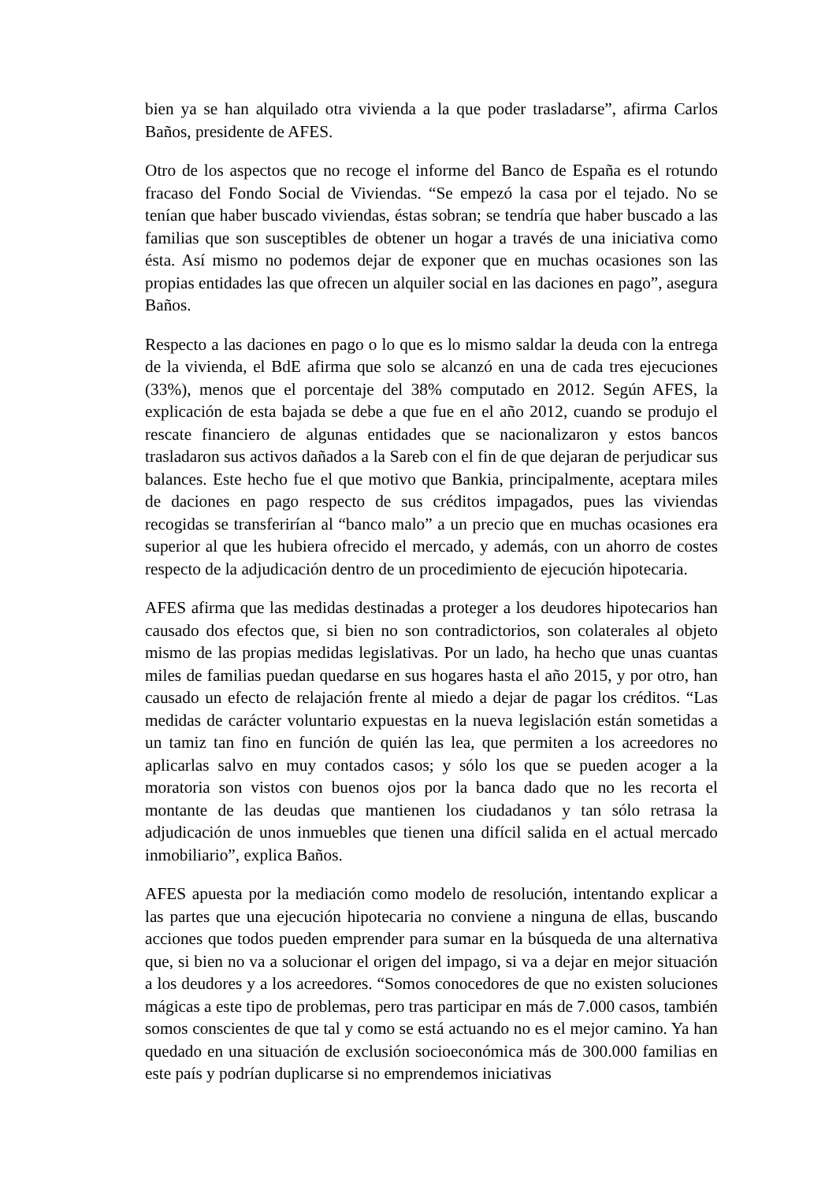bien ya se han alquilado otra vivienda a la que poder trasladarse”, afirma Carlos Baños, presidente de AFES.
Otro de los aspectos que no recoge el informe del Banco de España es el rotundo fracaso del Fondo Social de Viviendas. “Se empezó la casa por el tejado. No se tenían que haber buscado viviendas, éstas sobran; se tendría que haber buscado a las familias que son susceptibles de obtener un hogar a través de una iniciativa como ésta. Así mismo no podemos dejar de exponer que en muchas ocasiones son las propias entidades las que ofrecen un alquiler social en las daciones en pago”, asegura Baños.
Respecto a las daciones en pago o lo que es lo mismo saldar la deuda con la entrega de la vivienda, el BdE afirma que solo se alcanzó en una de cada tres ejecuciones (33%), menos que el porcentaje del 38% computado en 2012. Según AFES, la explicación de esta bajada se debe a que fue en el año 2012, cuando se produjo el rescate financiero de algunas entidades que se nacionalizaron y estos bancos trasladaron sus activos dañados a la Sareb con el fin de que dejaran de perjudicar sus balances. Este hecho fue el que motivo que Bankia, principalmente, aceptara miles de daciones en pago respecto de sus créditos impagados, pues las viviendas recogidas se transferirían al “banco malo” a un precio que en muchas ocasiones era superior al que les hubiera ofrecido el mercado, y además, con un ahorro de costes respecto de la adjudicación dentro de un procedimiento de ejecución hipotecaria.
AFES afirma que las medidas destinadas a proteger a los deudores hipotecarios han causado dos efectos que, si bien no son contradictorios, son colaterales al objeto mismo de las propias medidas legislativas. Por un lado, ha hecho que unas cuantas miles de familias puedan quedarse en sus hogares hasta el año 2015, y por otro, han causado un efecto de relajación frente al miedo a dejar de pagar los créditos. “Las medidas de carácter voluntario expuestas en la nueva legislación están sometidas a un tamiz tan fino en función de quién las lea, que permiten a los acreedores no aplicarlas salvo en muy contados casos; y sólo los que se pueden acoger a la moratoria son vistos con buenos ojos por la banca dado que no les recorta el montante de las deudas que mantienen los ciudadanos y tan sólo retrasa la adjudicación de unos inmuebles que tienen una difícil salida en el actual mercado inmobiliario”, explica Baños.
AFES apuesta por la mediación como modelo de resolución, intentando explicar a las partes que una ejecución hipotecaria no conviene a ninguna de ellas, buscando acciones que todos pueden emprender para sumar en la búsqueda de una alternativa que, si bien no va a solucionar el origen del impago, si va a dejar en mejor situación a los deudores y a los acreedores. “Somos conocedores de que no existen soluciones mágicas a este tipo de problemas, pero tras participar en más de 7.000 casos, también somos conscientes de que tal y como se está actuando no es el mejor camino. Ya han quedado en una situación de exclusión socioeconómica más de 300.000 familias en este país y podrían duplicarse si no emprendemos iniciativas